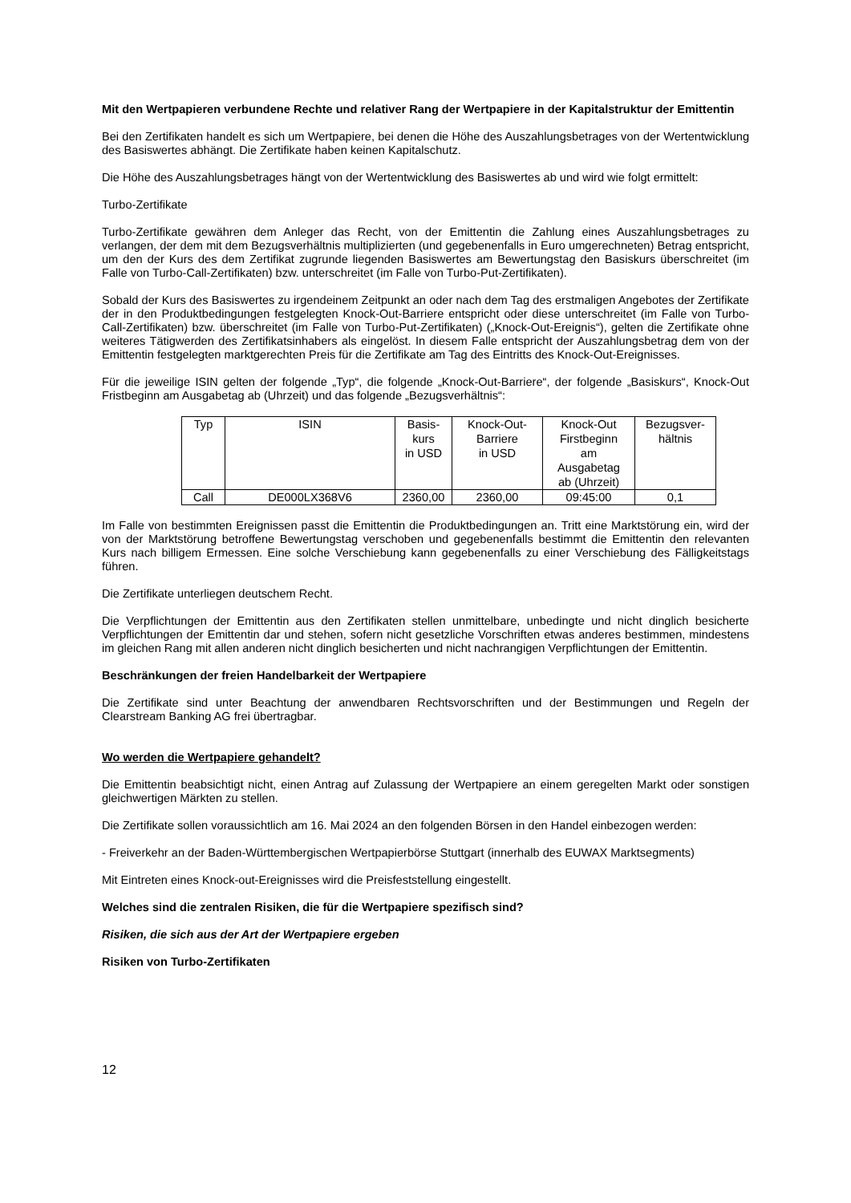Mit den Wertpapieren verbundene Rechte und relativer Rang der Wertpapiere in der Kapitalstruktur der Emittentin
Bei den Zertifikaten handelt es sich um Wertpapiere, bei denen die Höhe des Auszahlungsbetrages von der Wertentwicklung des Basiswertes abhängt. Die Zertifikate haben keinen Kapitalschutz.
Die Höhe des Auszahlungsbetrages hängt von der Wertentwicklung des Basiswertes ab und wird wie folgt ermittelt:
Turbo-Zertifikate
Turbo-Zertifikate gewähren dem Anleger das Recht, von der Emittentin die Zahlung eines Auszahlungsbetrages zu verlangen, der dem mit dem Bezugsverhältnis multiplizierten (und gegebenenfalls in Euro umgerechneten) Betrag entspricht, um den der Kurs des dem Zertifikat zugrunde liegenden Basiswertes am Bewertungstag den Basiskurs überschreitet (im Falle von Turbo-Call-Zertifikaten) bzw. unterschreitet (im Falle von Turbo-Put-Zertifikaten).
Sobald der Kurs des Basiswertes zu irgendeinem Zeitpunkt an oder nach dem Tag des erstmaligen Angebotes der Zertifikate der in den Produktbedingungen festgelegten Knock-Out-Barriere entspricht oder diese unterschreitet (im Falle von Turbo-Call-Zertifikaten) bzw. überschreitet (im Falle von Turbo-Put-Zertifikaten) („Knock-Out-Ereignis“), gelten die Zertifikate ohne weiteres Tätigwerden des Zertifikatsinhabers als eingelöst. In diesem Falle entspricht der Auszahlungsbetrag dem von der Emittentin festgelegten marktgerechten Preis für die Zertifikate am Tag des Eintritts des Knock-Out-Ereignisses.
Für die jeweilige ISIN gelten der folgende „Typ“, die folgende „Knock-Out-Barriere“, der folgende „Basiskurs“, Knock-Out Fristbeginn am Ausgabetag ab (Uhrzeit) und das folgende „Bezugsverhältnis“:
| Typ | ISIN | Basis- kurs in USD | Knock-Out- Barriere in USD | Knock-Out Firstbeginn am Ausgabetag ab (Uhrzeit) | Bezugsver- hältnis |
| Call | DE000LX368V6 | 2360,00 | 2360,00 | 09:45:00 | 0,1 |
Im Falle von bestimmten Ereignissen passt die Emittentin die Produktbedingungen an. Tritt eine Marktstörung ein, wird der von der Marktstörung betroffene Bewertungstag verschoben und gegebenenfalls bestimmt die Emittentin den relevanten Kurs nach billigem Ermessen. Eine solche Verschiebung kann gegebenenfalls zu einer Verschiebung des Fälligkeitstags führen.
Die Zertifikate unterliegen deutschem Recht.
Die Verpflichtungen der Emittentin aus den Zertifikaten stellen unmittelbare, unbedingte und nicht dinglich besicherte Verpflichtungen der Emittentin dar und stehen, sofern nicht gesetzliche Vorschriften etwas anderes bestimmen, mindestens im gleichen Rang mit allen anderen nicht dinglich besicherten und nicht nachrangigen Verpflichtungen der Emittentin.
Beschränkungen der freien Handelbarkeit der Wertpapiere
Die Zertifikate sind unter Beachtung der anwendbaren Rechtsvorschriften und der Bestimmungen und Regeln der Clearstream Banking AG frei übertragbar.
Wo werden die Wertpapiere gehandelt?
Die Emittentin beabsichtigt nicht, einen Antrag auf Zulassung der Wertpapiere an einem geregelten Markt oder sonstigen gleichwertigen Märkten zu stellen.
Die Zertifikate sollen voraussichtlich am 16. Mai 2024 an den folgenden Börsen in den Handel einbezogen werden:
- Freiverkehr an der Baden-Württembergischen Wertpapierbörse Stuttgart (innerhalb des EUWAX Marktsegments)
Mit Eintreten eines Knock-out-Ereignisses wird die Preisfeststellung eingestellt.
Welches sind die zentralen Risiken, die für die Wertpapiere spezifisch sind?
Risiken, die sich aus der Art der Wertpapiere ergeben
Risiken von Turbo-Zertifikaten
12